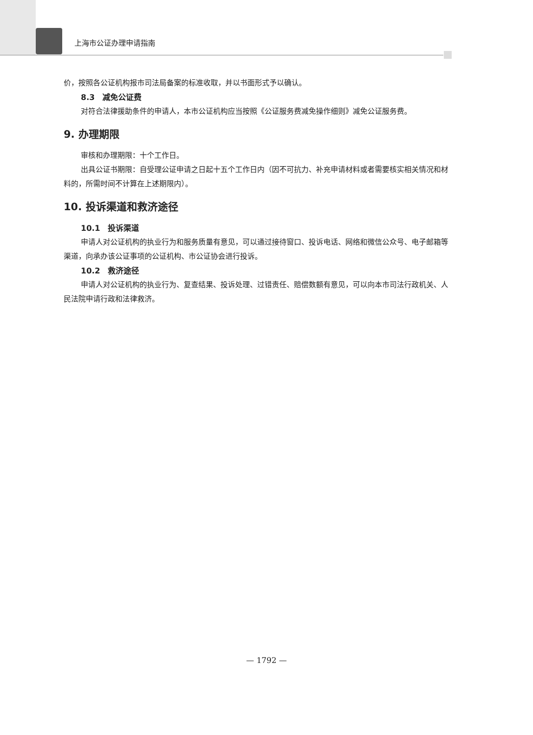上海市公证办理申请指南
价，按照各公证机构报市司法局备案的标准收取，并以书面形式予以确认。
8.3　减免公证费
对符合法律援助条件的申请人，本市公证机构应当按照《公证服务费减免操作细则》减免公证服务费。
9. 办理期限
审核和办理期限：十个工作日。
出具公证书期限：自受理公证申请之日起十五个工作日内（因不可抗力、补充申请材料或者需要核实相关情况和材料的，所需时间不计算在上述期限内）。
10. 投诉渠道和救济途径
10.1　投诉渠道
申请人对公证机构的执业行为和服务质量有意见，可以通过接待窗口、投诉电话、网络和微信公众号、电子邮箱等渠道，向承办该公证事项的公证机构、市公证协会进行投诉。
10.2　救济途径
申请人对公证机构的执业行为、复查结果、投诉处理、过错责任、赔偿数额有意见，可以向本市司法行政机关、人民法院申请行政和法律救济。
— 1792 —